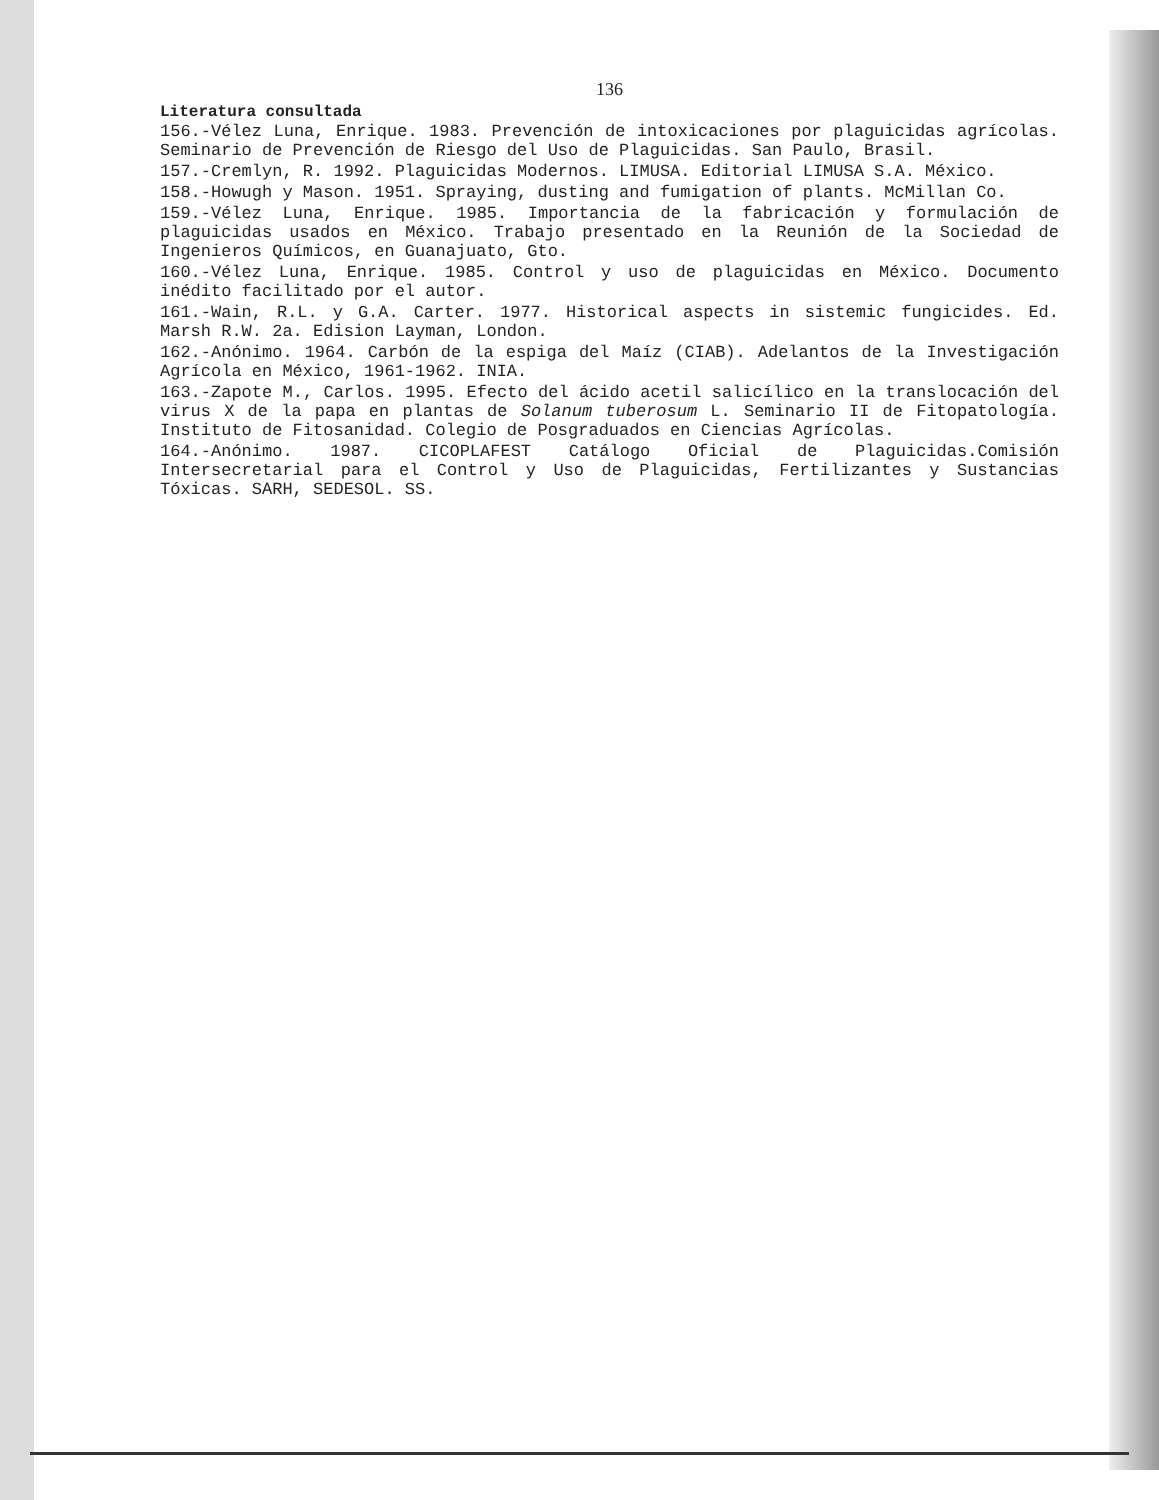136
Literatura consultada
156.-Vélez Luna, Enrique. 1983. Prevención de intoxicaciones por plaguicidas agrícolas. Seminario de Prevención de Riesgo del Uso de Plaguicidas. San Paulo, Brasil.
157.-Cremlyn, R. 1992. Plaguicidas Modernos. LIMUSA. Editorial LIMUSA S.A. México.
158.-Howugh y Mason. 1951. Spraying, dusting and fumigation of plants. McMillan Co.
159.-Vélez Luna, Enrique. 1985. Importancia de la fabricación y formulación de plaguicidas usados en México. Trabajo presentado en la Reunión de la Sociedad de Ingenieros Químicos, en Guanajuato, Gto.
160.-Vélez Luna, Enrique. 1985. Control y uso de plaguicidas en México. Documento inédito facilitado por el autor.
161.-Wain, R.L. y G.A. Carter. 1977. Historical aspects in sistemic fungicides. Ed. Marsh R.W. 2a. Edision Layman, London.
162.-Anónimo. 1964. Carbón de la espiga del Maíz (CIAB). Adelantos de la Investigación Agrícola en México, 1961-1962. INIA.
163.-Zapote M., Carlos. 1995. Efecto del ácido acetil salicílico en la translocación del virus X de la papa en plantas de Solanum tuberosum L. Seminario II de Fitopatología. Instituto de Fitosanidad. Colegio de Posgraduados en Ciencias Agrícolas.
164.-Anónimo. 1987. CICOPLAFEST Catálogo Oficial de Plaguicidas.Comisión Intersecretarial para el Control y Uso de Plaguicidas, Fertilizantes y Sustancias Tóxicas. SARH, SEDESOL. SS.